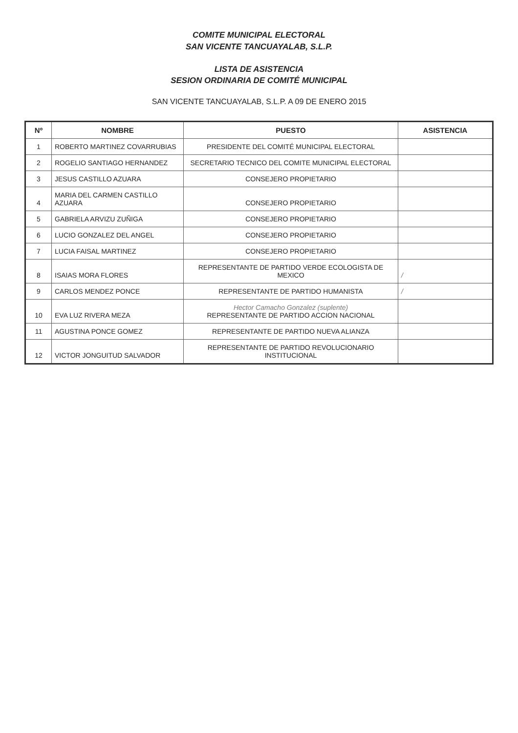COMITE MUNICIPAL ELECTORAL
SAN VICENTE TANCUAYALAB, S.L.P.
LISTA DE ASISTENCIA
SESION ORDINARIA DE COMITÉ MUNICIPAL
SAN VICENTE TANCUAYALAB, S.L.P. A 09 DE ENERO 2015
| Nº | NOMBRE | PUESTO | ASISTENCIA |
| --- | --- | --- | --- |
| 1 | ROBERTO MARTINEZ COVARRUBIAS | PRESIDENTE DEL COMITÉ MUNICIPAL ELECTORAL | |
| 2 | ROGELIO SANTIAGO HERNANDEZ | SECRETARIO TECNICO DEL COMITE MUNICIPAL ELECTORAL | |
| 3 | JESUS CASTILLO AZUARA | CONSEJERO PROPIETARIO | |
| 4 | MARIA DEL CARMEN CASTILLO AZUARA | CONSEJERO PROPIETARIO | |
| 5 | GABRIELA ARVIZU ZUÑIGA | CONSEJERO PROPIETARIO | |
| 6 | LUCIO GONZALEZ DEL ANGEL | CONSEJERO PROPIETARIO | |
| 7 | LUCIA FAISAL MARTINEZ | CONSEJERO PROPIETARIO | |
| 8 | ISAIAS MORA FLORES | REPRESENTANTE DE PARTIDO VERDE ECOLOGISTA DE MEXICO | / |
| 9 | CARLOS MENDEZ PONCE | REPRESENTANTE DE PARTIDO HUMANISTA | / |
| 10 | EVA LUZ RIVERA MEZA | Hector Camacho Gonzalez (suplente) REPRESENTANTE DE PARTIDO ACCION NACIONAL | |
| 11 | AGUSTINA PONCE GOMEZ | REPRESENTANTE DE PARTIDO NUEVA ALIANZA | |
| 12 | VICTOR JONGUITUD SALVADOR | REPRESENTANTE DE PARTIDO REVOLUCIONARIO INSTITUCIONAL | |